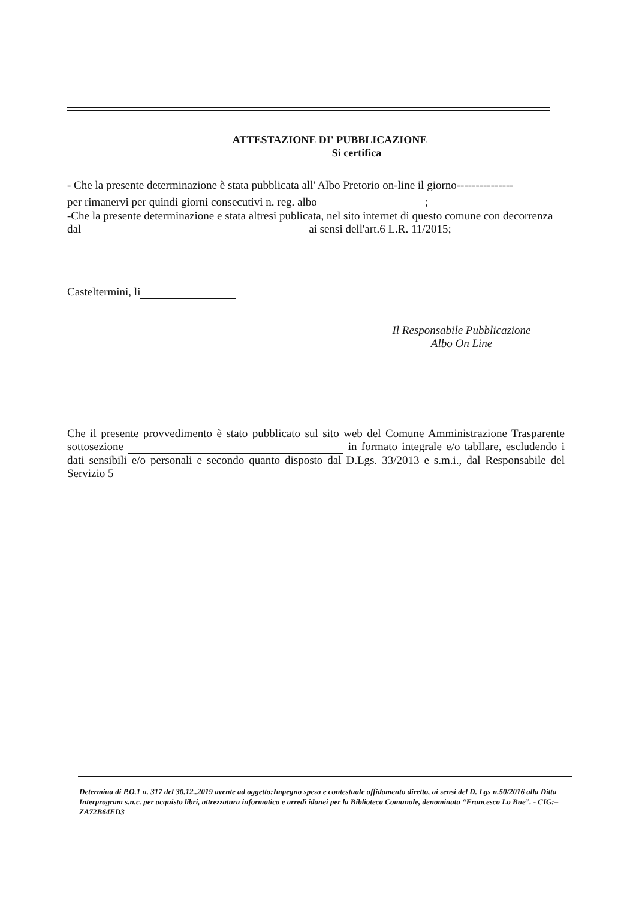ATTESTAZIONE DI' PUBBLICAZIONE
Si certifica
- Che la presente determinazione è stata pubblicata all' Albo Pretorio on-line il giorno---------------
per rimanervi per quindi giorni consecutivi n. reg. albo ;
-Che la presente determinazione e stata altresi publicata, nel sito internet di questo comune con decorrenza dal ai sensi dell'art.6 L.R. 11/2015;
Casteltermini, li
Il Responsabile Pubblicazione
Albo On Line
Che il presente provvedimento è stato pubblicato sul sito web del Comune Amministrazione Trasparente sottosezione in formato integrale e/o tabllare, escludendo i dati sensibili e/o personali e secondo quanto disposto dal D.Lgs. 33/2013 e s.m.i., dal Responsabile del Servizio 5
Determina di P.O.1 n. 317 del 30.12..2019 avente ad oggetto:Impegno spesa e contestuale affidamento diretto, ai sensi del D. Lgs n.50/2016 alla Ditta Interprogram s.n.c. per acquisto libri, attrezzatura informatica e arredi idonei per la Biblioteca Comunale, denominata “Francesco Lo Bue”. - CIG:– ZA72B64ED3